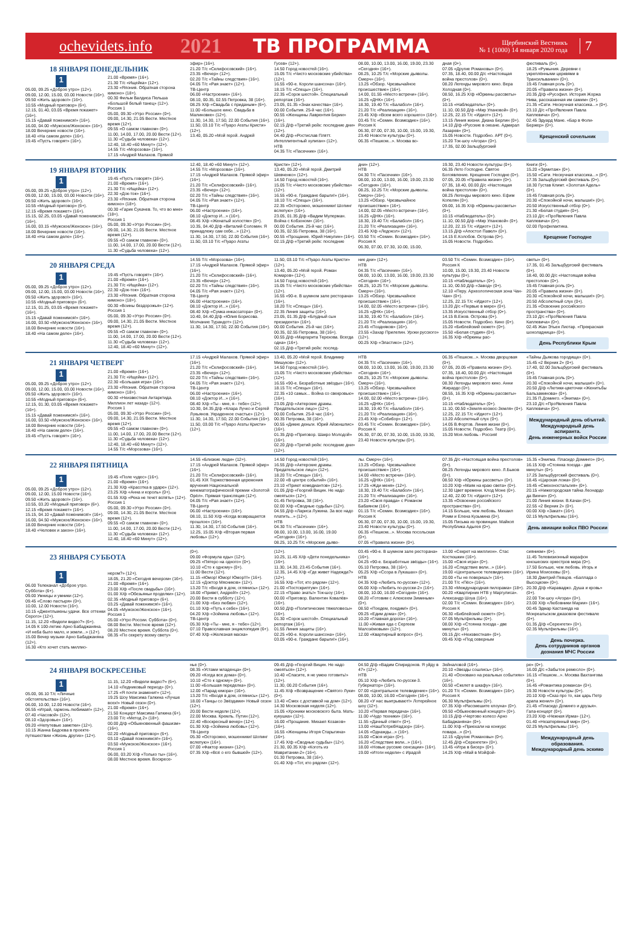ochevidets.info
2021 ТВ ПРОГРАММА
Щербинский Вестникъ
№ 1 (1000) 14 января 2020 года
7
18 ЯНВАРЯ ПОНЕДЕЛЬНИК
1
05.00, 09.25 «Доброе утро» (12+).
09.00, 12.00, 15.00, 03.00 Новости (16+).
09.50 «Жить здорово!» (16+).
10.55 «Модный приговор» (6+).
12.15, 01.40, 03.05 «Время покажет» (16+).
15.15 «Давай поженимся!» (16+).
16.00, 04.00 «Мужское/Женское» (16+).
18.00 Вечерние новости (16+).
18.40 «На самом деле» (16+).
19.45 «Пусть говорят» (16+).
21.00 «Время» (16+).
21.30 Т/с «Ищейка» (12+).
23.30 «Япония. Обратная сторона кимоно» (18+).
00.30 Фильм Валдиса Пельша «Большой белый танец» (12+).
Россия 1
05.00, 09.30 «Утро России» (0+).
09.00, 14.30, 21.05 Вести. Местное время (12+).
09.55 «О самом главном» (0+).
11.00, 14.00, 17.00, 20.00 Вести (12+).
11.30 «Судьба человека» (12+).
12.40, 18.40 «60 Минут» (12+).
14.55 Т/с «Морозова» (16+).
17.15 «Андрей Малахов. Прямой
эфир» (16+).
21.20 Т/с «Склифосовский» (16+).
23.35 «Вечер» (12+).
02.20 Т/с «Тайны следствия» (16+).
04.05 Т/с «Рая знает» (12+).
ТВ-Центр
06.00 «Настроение» (16+).
08.10, 00.35, 02.55 Петровка, 38 (16+).
08.25 Х/ф «Свадьба с приданым» (6+).
11.00 «Большое кино. Свадьба в Малиновке» (12+).
11.30, 14.30, 17.50, 22.00 События (16+).
11.50, 03.10 Т/с «Пуаро Агаты Кристи» (12+).
13.40, 05.20 «Мой герой. Андрей
Гусев» (12+).
14.50 Город новостей (16+).
15.05 Т/с «Чисто московские убийства» (12+).
16.55 «90-е. Короли шансона» (16+).
18.15 Т/с «Спецы» (16+).
22.35 «Сорок шестой». Специальный репортаж (16+).
23.05, 01.35 «Знак качества» (16+).
00.00 События. 25-й час (16+).
00.55 «Женщины Лаврентия Берии» (16+).
02.15 Д/ф «Третий рейх: последние дни» (12+).
04.40 Д/ф «Ростислав Плятт. Интеллигентный хулиган» (12+).
НТВ
04.35 Т/с «Пасечник» (16+).
08.00, 10.00, 13.00, 16.00, 19.00, 23.30 «Сегодня» (16+).
08.25, 10.25 Т/с «Морские дьяволы. Смерч» (16+).
13.25 «Обзор. Чрезвычайное происшествие» (16+).
14.00, 01.55 «Место встречи» (16+).
16.25 «ДНК» (16+).
18.30, 19.40 Т/с «Балабол» (16+).
21.20 Т/с «Реализация» (16+).
23.45 Х/ф «Всем всего хорошего» (16+).
03.45 Т/с «Семин. Возмездие» (16+).
Россия К
06.30, 07.00, 07.30, 10.00, 15.00, 19.30, 23.40 Новости культуры (0+).
06.35 «Пешком...». Москва во-
дная (0+).
07.05 «Другие Романовы» (0+).
07.35, 18.40, 00.00 Д/с «Настоящая война престолов» (0+).
08.20 Легенды мирового кино. Вера Холодная (0+).
08.50, 16.25 Х/ф «Юркины рассветы» (0+).
10.15 «Наблюдатель» (0+).
11.10, 00.50 Д/ф «Мир Улановой» (0+).
12.25, 22.15 Т/с «Идиот» (12+).
13.15 Линия жизни. Диана Берлин (0+).
14.10 Д/ф «Русские в океане. Адмирал Лазарев» (0+).
15.05 Новости. Подробно. АРТ (0+).
15.20 Ток-шоу «Агора» (0+).
17.35, 02.00 Зальцбургский
фестиваль (0+).
18.25 «Румыния. Деревни с укреплёнными церквями в Трансильвании» (0+).
19.45 Главная роль (0+).
20.05 «Правила жизни» (0+).
20.35 Д/ф «Русофил. История Жоржа Нива, рассказанная им самим» (0+).
21.35 «Сати. Нескучная классика...» (0+).
23.10 Д/с «ПроЯвления Павла Каплевича» (0+).
02.45 Эдуард Мане. «Бар в Фоли-Бержер» (0+).
Крещенский сочельник
19 ЯНВАРЯ ВТОРНИК
1
05.00, 09.25 «Доброе утро» (12+).
09.00, 12.00, 15.00, 03.00 Новости (16+).
09.50 «Жить здорово!» (16+).
10.55 «Модный приговор» (6+).
12.15 «Время покажет» (16+).
15.15, 02.25, 03.05 «Давай поженимся!» (16+).
16.00, 03.15 «Мужское/Женское» (16+).
18.00 Вечерние новости (16+).
18.40 «На самом деле» (16+).
19.45 «Пусть говорят» (16+).
21.00 «Время» (16+).
21.30 Т/с «Ищейка» (12+).
22.30 «Док-ток» (16+).
23.30 «Япония. Обратная сторона кимоно» (18+).
00.30 «Гарик Сукачев. То, что во мне» (18+).
Россия 1
05.00, 09.30 «Утро России» (0+).
09.00, 14.30, 21.05 Вести. Местное время (12+).
09.55 «О самом главном» (0+).
11.00, 14.00, 17.00, 20.00 Вести (12+).
11.30 «Судьба человека» (12+).
12.40, 18.40 «60 Минут» (12+).
14.55 Т/с «Морозова» (16+).
17.15 «Андрей Малахов. Прямой эфир» (16+).
21.20 Т/с «Склифосовский» (16+).
23.35 «Вечер» (12+).
02.20 Т/с «Тайны следствия» (16+).
04.05 Т/с «Рая знает» (12+).
ТВ-Центр
06.00 «Настроение» (16+).
08.10 «Доктор И...» (16+).
08.45 Х/ф «Женатый холостяк» (0+).
10.35, 04.40 Д/ф «Виталий Соломин. Я принадлежу сам себе...» (12+).
11.30, 14.30, 17.50, 22.00 События (16+).
11.50, 03.10 Т/с «Пуаро Агаты
Кристи» (12+).
13.40, 05.20 «Мой герой. Дмитрий Шевченко» (12+).
14.50 Город новостей (16+).
15.05 Т/с «Чисто московские убийства» (12+).
16.55 «90-е. Граждане барыги!» (16+).
18.10 Т/с «Спецы» (16+).
22.35 «Осторожно, мошенники! Шопинг вслепую» (16+).
23.05, 01.35 Д/ф «Вадим Мулерман. Война с Кобзоном» (16+).
00.00 События. 25-й час (16+).
00.35, 02.55 Петровка, 38 (16+).
00.55 «Прощание. Юрий Никулин» (16+).
02.15 Д/ф «Третий рейх: последние
дни» (12+).
НТВ
04.30 Т/с «Пасечник» (16+).
08.00, 10.00, 13.00, 16.00, 19.00, 23.30 «Сегодня» (16+).
08.25, 10.25 Т/с «Морские дьяволы. Смерч» (16+).
13.25 «Обзор. Чрезвычайное происшествие» (16+).
14.00, 02.05 «Место встречи» (16+).
16.25 «ДНК» (16+).
18.30, 19.40 Т/с «Балабол» (16+).
21.20 Т/с «Реализация» (16+).
23.45 Х/ф «Ледокол» (12+).
03.50 Т/с «Семин. Возмездие» (16+).
Россия К
06.30, 07.00, 07.30, 10.00, 15.00,
19.30, 23.40 Новости культуры (0+).
06.35 Лето Господне. Святое Богоявление. Крещение Господне (0+).
07.05, 20.05 «Правила жизни» (0+).
07.35, 18.40, 00.00 Д/с «Настоящая война престолов» (0+).
08.25 Легенды мирового кино. Ефим Копелян (0+).
09.00, 16.35 Х/ф «Юркины рассветы» (0+).
10.15 «Наблюдатель» (0+).
11.10, 00.50 Д/ф «Мир Улановой» (0+).
12.20, 22.15 Т/с «Идиот» (12+).
13.15 Д/ф «Апостол Павел» (0+).
14.15 Е.Колобов. Острова (0+).
15.05 Новости. Подробно.
Книги (0+).
15.20 «Эрмитаж» (0+).
15.50 «Сати. Нескучная классика...» (0+).
17.35 Зальцбургский фестиваль (0+).
18.30 Густав Климт. «Золотая Адель» (0+).
19.45 Главная роль (0+).
20.30 «Спокойной ночи, малыши!» (0+).
20.50 Искусственный отбор (0+).
21.30 «Белая студия» (0+).
23.10 Д/с «ПроЯвления Павла Каплевича» (0+).
02.00 Профилактика.
Крещение Господне
20 ЯНВАРЯ СРЕДА
1
05.00, 09.25 «Доброе утро» (12+).
09.00, 12.00, 15.00, 03.00 Новости (16+).
09.50 «Жить здорово!» (16+).
10.55 «Модный приговор» (6+).
12.15, 01.25, 03.05 «Время покажет» (16+).
15.15 «Давай поженимся!» (16+).
16.00, 03.50 «Мужское/Женское» (16+).
18.00 Вечерние новости (16+).
18.40 «На самом деле» (16+).
19.45 «Пусть говорят» (16+).
21.00 «Время» (16+).
21.30 Т/с «Ищейка» (12+).
22.30 «Док-ток» (16+).
23.30 «Япония. Обратная сторона кимоно» (18+).
00.30 «Воины бездорожья» (12+).
Россия 1
05.00, 09.30 «Утро России» (0+).
09.00, 14.30, 21.05 Вести. Местное время (12+).
09.55 «О самом главном» (0+).
11.00, 14.00, 17.00, 20.00 Вести (12+).
11.30 «Судьба человека» (12+).
12.40, 18.40 «60 Минут» (12+).
14.55 Т/с «Морозова» (16+).
17.15 «Андрей Малахов. Прямой эфир» (16+).
21.20 Т/с «Склифосовский» (16+).
23.35 «Вечер» (12+).
02.20 Т/с «Тайны следствия» (16+).
04.05 Т/с «Рая знает» (12+).
ТВ-Центр
06.00 «Настроение» (16+).
08.10 «Доктор И...» (16+).
08.40 Х/ф «Сумка инкассатора» (0+).
10.40, 04.40 Д/ф «Юлия Борисова. Молчание Турандот» (12+).
11.30, 14.30, 17.50, 22.00 События (16+).
11.50, 03.10 Т/с «Пуаро Агаты Кристи» (12+).
13.40, 05.20 «Мой герой. Роман Комаров» (12+).
14.50 Город новостей (16+).
15.05 Т/с «Чисто московские убийства» (12+).
16.55 «90-е. В шумном зале ресторана» (16+).
18.20 Т/с «Спецы» (16+).
22.35 Линия защиты (16+).
23.05, 01.35 Д/ф «Блудный сын президента» (16+).
00.00 События. 25-й час (16+).
00.35, 02.55 Петровка, 38 (16+).
00.55 Д/ф «Маргарита Терехова. Всегда одна» (16+).
02.15 Д/ф «Третий рейх: послед-
ние дни» (12+).
НТВ
04.35 Т/с «Пасечник» (16+).
08.00, 10.00, 13.00, 16.00, 19.00, 23.30 «Сегодня» (16+).
08.25, 10.25 Т/с «Морские дьяволы. Смерч» (16+).
13.25 «Обзор. Чрезвычайное происшествие» (16+).
14.00, 02.05 «Место встречи» (16+).
16.25 «ДНК» (16+).
18.30, 19.40 Т/с «Балабол» (16+).
21.20 Т/с «Реализация» (16+).
23.45 «Поздняков» (16+).
23.55 «Захар Прилепин. Уроки русского» (12+).
00.25 Х/ф «Эластико» (12+).
03.50 Т/с «Семин. Возмездие» (16+).
Россия К
10.00, 15.00, 19.30, 23.40 Новости культуры (0+).
10.15 «Наблюдатель» (0+).
11.10, 00.50 Д/ф «Завод» (0+).
12.10 «Перу. Археологическая зона Чан-Чан» (0+).
12.25, 22.15 Т/с «Идиот» (12+).
13.20 Д/с «Первые в мире» (0+).
13.35 Искусственный отбор (0+).
14.15 В.Ежов. Острова (0+).
15.05 Новости. Подробно. Кино (0+).
15.20 «Библейский сюжет» (0+).
15.50 «Белая студия» (0+).
16.35 Х/ф «Юркины рас-
светы» (0+).
17.35, 01.45 Зальцбургский фестиваль (0+).
18.40, 00.00 Д/с «Настоящая война престолов» (0+).
19.45 Главная роль (0+).
20.05 «Правила жизни» (0+).
20.30 «Спокойной ночи, малыши!» (0+).
20.50 Абсолютный слух (0+).
21.35 «Освоение российского пространства» (0+).
23.10 Д/с «ПроЯвления Павла Каплевича» (0+).
02.45 Жан Этьен Лиотар. «Прекрасная шоколадница» (0+).
День Республики Крым
21 ЯНВАРЯ ЧЕТВЕРГ
1
05.00, 09.25 «Доброе утро» (12+).
09.00, 12.00, 15.00, 03.00 Новости (16+).
09.50 «Жить здорово!» (16+).
10.55 «Модный приговор» (6+).
12.15, 01.30, 03.05 «Время покажет» (16+).
15.15 «Давай поженимся!» (16+).
16.00, 03.50 «Мужское/Женское» (16+).
18.00 Вечерние новости (16+).
18.40 «На самом деле» (16+).
19.45 «Пусть говорят» (16+).
21.00 «Время» (16+).
21.30 Т/с «Ищейка» (12+).
22.30 «Большая игра» (16+).
23.30 «Япония. Обратная сторона кимоно» (18+).
00.30 «Неизвестная Антарктида. Миллион лет назад» (12+).
Россия 1
05.00, 09.30 «Утро России» (0+).
09.00, 14.30, 21.05 Вести. Местное время (12+).
09.55 «О самом главном» (0+).
11.00, 14.00, 17.00, 20.00 Вести (12+).
11.30 «Судьба человека» (12+).
12.40, 18.40 «60 Минут» (12+).
14.55 Т/с «Морозова» (16+).
17.15 «Андрей Малахов. Прямой эфир» (16+).
21.20 Т/с «Склифосовский» (16+).
23.35 «Вечер» (12+).
02.20 Т/с «Тайны следствия» (16+).
04.05 Т/с «Рая знает» (12+).
ТВ-Центр
06.00 «Настроение» (16+).
08.10 «Доктор И...» (16+).
08.40 Х/ф «Ты - мне, я - тебе» (12+).
10.30, 04.35 Д/ф «Клара Лучко и Сергей Лукьянов. Украденное счастье» (12+).
11.30, 14.30, 17.50, 22.00 События (16+).
11.50, 03.00 Т/с «Пуаро Агаты Кристи» (12+).
13.40, 05.20 «Мой герой. Владимир Мишуков» (12+).
14.50 Город новостей (16+).
15.05 Т/с «Чисто московские убийства» (12+).
16.55 «90-е. Безработные звёзды» (16+).
18.15 Т/с «Спецы» (16+).
22.35 «10 самых... Война со свекровью» (16+).
23.05 Д/ф «Актерские драмы. Предательское лицо» (12+).
00.00 События. 25-й час (16+).
00.35 Петровка, 38 (16+).
00.55 «Дикие деньги. Юрий Айзеншпис» (16+).
01.35 Д/ф «Приговор. Шакро Молодой» (16+).
02.20 Д/ф «Третий рейх: последние дни» (12+).
НТВ
04.35 Т/с «Пасечник» (16+).
08.00, 10.00, 13.00, 16.00, 19.00, 23.30 «Сегодня» (16+).
08.25, 10.25 Т/с «Морские дьяволы. Смерч» (16+).
13.25 «Обзор. Чрезвычайное происшествие» (16+).
14.00, 02.00 «Место встречи» (16+).
16.25 «ДНК» (16+).
18.30, 19.40 Т/с «Балабол» (16+).
21.20 Т/с «Реализация» (16+).
23.45 Х/ф «Собибор» (12+).
03.45 Т/с «Семин. Возмездие» (16+).
Россия К
06.30, 07.00, 07.30, 10.00, 15.00, 19.30, 23.40 Новости культуры (0+).
06.35 «Пешком...». Москва дворцовая (0+).
07.05, 20.05 «Правила жизни» (0+).
07.35, 18.40, 00.00 Д/с «Настоящая война престолов» (0+).
08.30 Легенды мирового кино. Анни Жирардо (0+).
08.55, 16.35 Х/ф «Юркины рассветы» (0+).
10.15 «Наблюдатель» (0+).
11.10, 00.50 «Земля-космос-Земля» (0+).
12.25, 22.15 Т/с «Идиот» (12+).
13.20 Абсолютный слух (0+).
14.05 В.Фортов. Линия жизни (0+).
15.05 Новости. Подробно. Театр (0+).
15.20 Моя любовь - Россия!
«Тайны Дьякова городища» (0+).
15.45 «2 Верник 2» (0+).
17.40, 02.00 Зальцбургский фестиваль (0+).
19.45 Главная роль (0+).
20.30 «Спокойной ночи, малыши!» (0+).
20.50 Д/ф «Лютики-цветочки «Женитьбы Бальзаминова» (0+).
21.35 П.Доминго. «Энигма» (0+).
23.10 Д/с «ПроЯвления Павла Каплевича» (0+).
Международный день объятий.
Международный день аспиранта.
День инженерных войск России
22 ЯНВАРЯ ПЯТНИЦА
1
05.00, 09.25 «Доброе утро» (12+).
09.00, 12.00, 15.00 Новости (16+).
09.50 «Жить здорово!» (16+).
10.55, 03.20 «Модный приговор» (6+).
12.15 «Время покажет» (16+).
15.15, 04.10 «Давай поженимся!» (16+).
16.00, 04.50 «Мужское/Женское» (16+).
18.00 Вечерние новости (16+).
18.40 «Человек и закон» (16+).
19.45 «Поле чудес» (16+).
21.00 «Время» (16+).
21.30 Х/ф «Красотка в ударе» (12+).
23.25 Х/ф «Анна и король» (0+).
01.55 Х/ф «Река не течет вспять» (12+).
Россия 1
05.00, 09.30 «Утро России» (0+).
09.00, 14.30, 21.05 Вести. Местное время (12+).
09.55 «О самом главном» (0+).
11.00, 14.00, 17.00, 20.00 Вести (12+).
11.30 «Судьба человека» (12+).
12.40, 18.40 «60 Минут» (12+).
14.55 «Близкие люди» (12+).
17.15 «Андрей Малахов. Прямой эфир» (16+).
21.20 Т/с «Склифосовский» (16+).
01.45 XIX Торжественная церемония вручения Национальной кинематографической премии «Золотой Орёл». Прямая трансляция (12+).
04.05 Т/с «Рая знает» (12+).
ТВ-Центр
06.00 «Настроение» (16+).
08.10, 11.50 Х/ф «Когда возвращается прошлое» (16+).
11.30, 14.30, 17.50 События (16+).
12.25, 15.05 Х/ф «Вторая первая любовь» (12+).
14.50 Город новостей (16+).
16.55 Д/ф «Актерские драмы. Предательское лицо» (12+).
18.20 Т/с «Спецы» (16+).
22.00 «В центре событий» (16+).
23.10 «Приют комедиантов» (12+).
01.05 Д/ф «Георгий Вицин. Не надо смеяться» (12+).
01.45 Петровка, 38 (16+).
02.00 Х/ф «Сводные судьбы» (12+).
04.55 Д/ф «Лариса Лужина. За все надо платить...» (12+).
НТВ
04.30 Т/с «Пасечник» (16+).
08.00, 10.00, 13.00, 16.00, 19.00 «Сегодня» (16+).
08.25, 10.25 Т/с «Морские дьяво-
лы. Смерч» (16+).
13.25 «Обзор. Чрезвычайное происшествие» (16+).
14.00 «Место встречи» (16+).
16.25 «ДНК» (16+).
17.25 «Жди меня» (12+).
18.30, 19.40 Т/с «Балабол» (16+).
21.20 Т/с «Реализация» (16+).
23.20 «Своя правда» с Романом Бабаяном (16+).
01.15 Т/с «Семин. Возмездие» (16+).
Россия К
06.30, 07.00, 07.30, 10.00, 15.00, 19.30, 23.40 Новости культуры (0+).
06.35 «Пешком...». Москва посольская (0+).
07.05 «Правила жизни» (0+).
07.35 Д/с «Настоящая война престолов» (0+).
08.25 Легенды мирового кино. Л.Быков (0+).
08.50 Х/ф «Юркины рассветы» (0+).
10.20 Х/ф «Маяк на краю света» (0+).
12.30 Цвет времени. Клод Моне (0+).
12.40, 22.00 Т/с «Идиот» (12+).
13.35 «Освоение российского пространства» (0+).
14.15 Больше, чем любовь. Михаил Ромм и Елена Кузьмина (0+).
15.05 Письма из провинции. Майкоп Республика Адыгея (0+).
15.35 «Энигма. Пласидо Доминго» (0+).
16.15 Х/ф «Стоянка поезда - две минуты» (0+).
17.25 Зальцбургский фестиваль (0+).
18.45 «Царская ложа» (0+).
19.45 «Смехоностальгия» (0+).
20.15 «Нижегородская тайна Леонардо да Винчи» (0+).
21.00 Линия жизни. В.Качан (0+).
22.55 «2 Верник 2» (0+).
00.00 Х/ф «Закат» (16+).
02.15 Мультфильмы (16+).
День авиации войск ПВО России
23 ЯНВАРЯ СУББОТА
1
06.00 Телеканал «Доброе утро. Суббота» (6+).
09.00 Умницы и умники (12+).
09.45 «Слово пастыря» (0+).
10.00, 12.00 Новости (16+).
10.15 «Джентльмены удачи. Все оттенки Серого» (12+).
11.15, 12.20 «Видели видео?» (6+).
14.05 К 100-летию Арно Бабаджаняна. «И неба было мало, и земли...» (12+).
15.00 Вечер музыки Арно Бабаджаняна (12+).
16.30 «Кто хочет стать миллио-
нером?» (12+).
18.05, 21.20 «Сегодня вечером» (16+).
21.00 «Время» (16+).
23.00 Х/ф «После свадьбы» (16+).
01.00 Х/ф «Обезьяньи проделки» (12+).
02.35 «Модный приговор» (6+).
03.25 «Давай поженимся!» (16+).
04.05 «Мужское/Женское» (16+).
Россия 1
05.00 «Утро России. Суббота» (0+).
08.00 Вести. Местное время (12+).
08.20 Местное время. Суббота (0+).
08.35 «По секрету всему свету»
(0+).
09.00 «Формула еды» (12+).
09.25 «Пятеро на одного» (0+).
10.10 «Сто к одному» (0+).
11.00 Вести (12+).
11.15 «Юмор! Юмор! Юмор!!!» (16+).
12.15 «Доктор Мясников» (12+).
13.20 Т/с «Входя в дом, оглянись» (12+).
18.00 «Привет, Андрей!» (12+).
20.00 Вести в субботу (12+).
21.00 Х/ф «Без любви» (12+).
01.10 Х/ф «Путь к себе» (16+).
04.20 Х/ф «Зойкина любовь» (12+).
ТВ-Центр
05.30 Х/ф «Ты - мне, я - тебе» (12+).
07.10 Православная энциклопедия (6+).
07.40 Х/ф «Железная маска»
(12+).
10.25, 11.45 Х/ф «Дети понедельника» (16+).
11.30, 14.30, 23.45 События (16+).
12.35, 14.45 Х/ф «Где живет Надежда?» (12+).
16.55 Х/ф «Тот, кто рядом» (12+).
21.00 «Постскриптум» (16+).
22.15 «Право знать!» Ток-шоу (16+).
00.00 «Приговор. Валентин Ковалёв» (16+).
00.50 Д/ф «Политические тяжеловесы» (16+).
01.30 «Сорок шестой». Специальный репортаж (16+).
01.55 Линия защиты (16+).
02.25 «90-е. Короли шансона» (16+).
03.05 «90-е. Граждане барыги!» (16+).
03.45 «90-е. В шумном зале ресторана» (16+).
04.25 «90-е. Безработные звёзды» (16+).
05.10 Петровка, 38 (16+).
05.25 Х/ф «Ссора в Лукашах» (0+).
НТВ
04.35 Х/ф «Любить по-русски» (12+).
06.00 Х/ф «Любить по-русски-2» (16+).
08.00, 10.00, 16.00 «Сегодня» (16+).
08.20 «Готовим с Алексеем Зиминым» (0+).
08.50 «Поедем, поедим!» (0+).
09.25 «Едим дома» (0+).
10.20 «Главная дорога» (16+).
11.00 «Живая еда с Сергеем Малозёмовым» (12+).
12.00 «Квартирный вопрос» (0+).
13.00 «Секрет на миллион». Стас Костюшкин (16+).
15.00 «Своя игра» (0+).
16.20 «Следствие вели...» (16+).
19.00 «Центральное телевидение» (16+).
20.00 «Ты не поверишь!» (16+).
21.00 Т/с «Пёс» (16+).
23.30 «Международная пилорама» (18+).
00.20 «Квартирник НТВ у Маргулиса». Александр Шоуа (16+).
02.00 Т/с «Семин. Возмездие» (16+).
Россия К
06.30 «Библейский сюжет» (0+).
07.05 Мультфильмы (0+).
08.00 Х/ф «Стоянка поезда - две минуты» (0+).
09.15 Д/с «Неизвестная» (0+).
09.45 Х/ф «Под северным
сиянием» (0+).
11.45 Телевизионный марафон юношеских оркестров мира (0+).
17.50 Больше, чем любовь. Игорь и Ирина Моисеевы (0+).
18.30 Дмитрий Певцов. «Баллада о Высоцком» (0+).
20.30 Д/ф «Караваджо. Душа и кровь» (0+).
22.00 Ток-шоу «Агора» (0+).
23.00 Х/ф «Любовники Марии» (16+).
00.45 Эдмар Кастанеда на Монреальском джазовом фестивале (0+).
01.35 Д/ф «Серенгети» (0+).
02.35 Мультфильмы (16+).
День почерка.
День сотрудников органов дознания МЧС России
24 ЯНВАРЯ ВОСКРЕСЕНЬЕ
1
05.00, 06.10 Т/с «Личные обстоятельства» (16+).
06.00, 10.00, 12.00 Новости (16+).
06.55 «Играй, гармонь любимая!» (12+).
07.40 «Часовой» (12+).
08.10 «Здоровье» (16+).
09.20 «Непутевые заметки» (12+).
10.15 Жанна Бадоева в проекте-путешествии «Жизнь других» (12+).
11.15, 12.20 «Видели видео?» (6+).
14.10 «Ледниковый период» (0+).
17.25 «Я почти знаменит» (12+).
19.25 Шоу Максима Галкина «Лучше всех!» Новый сезон (0+).
21.00 «Время» (16+).
21.50 Концерт Максима Галкина (6+).
23.00 Т/с «Метод 2» (18+).
00.00 Д/ф «Обыкновенный фашизм» (16+).
02.20 «Модный приговор» (6+).
03.10 «Давай поженимся!» (16+).
03.50 «Мужское/Женское» (16+).
Россия 1
06.00, 03.20 Х/ф «Только ты» (16+).
08.00 Местное время. Воскресе-
нье (0+).
08.35 «Устами младенца» (0+).
09.20 «Когда все дома» (0+).
10.10 «Сто к одному» (0+).
11.00 «Большая переделка» (0+).
12.00 «Парад юмора» (16+).
13.20 Т/с «Входя в дом, оглянись» (12+).
18.00 «Танцы со Звёздами» Новый сезон (12+).
20.00 Вести недели (12+).
22.00 Москва. Кремль. Путин (12+).
22.40 «Воскресный вечер» (12+).
01.30 Х/ф «Зойкина любовь» (12+).
ТВ-Центр
05.30 «Осторожно, мошенники! Шопинг вслепую» (16+).
07.00 «Фактор жизни» (12+).
07.35 Х/ф «Всё о его бывшей» (12+).
09.45 Д/ф «Георгий Вицин. Не надо смеяться» (12+).
10.40 «Спасите, я не умею готовить!» (12+).
11.30, 00.20 События (16+).
11.45 Х/ф «Возвращение «Святого Луки» (0+).
13.40 «Смех с доставкой на дом» (12+).
14.30 Московская неделя (12+).
15.05 «Хроники московского быта. Мать-кукушка» (12+).
16.00 «Прощание. Михаил Козаков» (16+).
16.55 «Женщины Игоря Старыгина» (16+).
17.45 Х/ф «Сводные судьбы» (12+).
21.30, 00.35 Х/ф «Коготь из Мавритании-2» (16+).
01.30 Петровка, 38 (16+).
01.40 Х/ф «Тот, кто рядом» (12+).
04.50 Д/ф «Вадим Спиридонов. Я уйду в 47» (12+).
НТВ
05.10 Х/ф «Любить по-русски-3. Губернатор» (16+).
07.00 «Центральное телевидение» (16+).
08.00, 10.00, 16.00 «Сегодня» (16+).
08.20 «У нас выигрывают!» Лотерейное шоу (12+).
10.20 «Первая передача» (16+).
11.00 «Чудо техники» (16+).
11.55 «Дачный ответ» (0+).
13.00 «НашПотребНадзор» (16+).
14.05 «Однажды...» (16+).
15.00 «Своя игра» (0+).
16.20 «Следствие вели...» (16+).
18.00 «Новые русские сенсации» (16+).
19.00 «Итоги недели» с Ирадой
Зейналовой (16+).
20.10 «Звезды сошлись» (16+).
21.40 «Основано на реальных событиях» (16+).
00.50 «Скелет в шкафу» (16+).
01.20 Т/с «Семин. Возмездие» (16+).
Россия К
06.30 Мультфильмы (0+).
07.35 Х/ф «Рассмешите клоуна» (0+).
09.50 «Обыкновенный концерт» (0+).
10.15 Д/ф «Чертово колесо Арно Бабаджаняна» (0+).
11.00 Х/ф «Приехали на конкурс повара...» (0+).
12.15 «Другие Романовы» (0+).
12.45 Д/ф «Серенгети» (0+).
13.45 «Игра в бисер» (0+).
14.25 Х/ф «Май в Мэйфэй-
ре» (0+).
16.00 Д/с «Забытое ремесло» (0+).
16.15 «Пешком...». Москва Вахтангова (0+).
16.45 «Романтика романса» (0+).
19.30 Новости культуры (0+).
20.10 Х/ф «Сказ про то, как царь Петр арапа женил» (0+).
21.45 «Пласидо Доминго и друзья». Гала-концерт (0+).
23.20 Х/ф «Нежная Ирма» (12+).
01.40 «Незатерянный мир» (0+).
02.25 Мультфильмы (16+).
Международный день образования.
Международный день эскимо